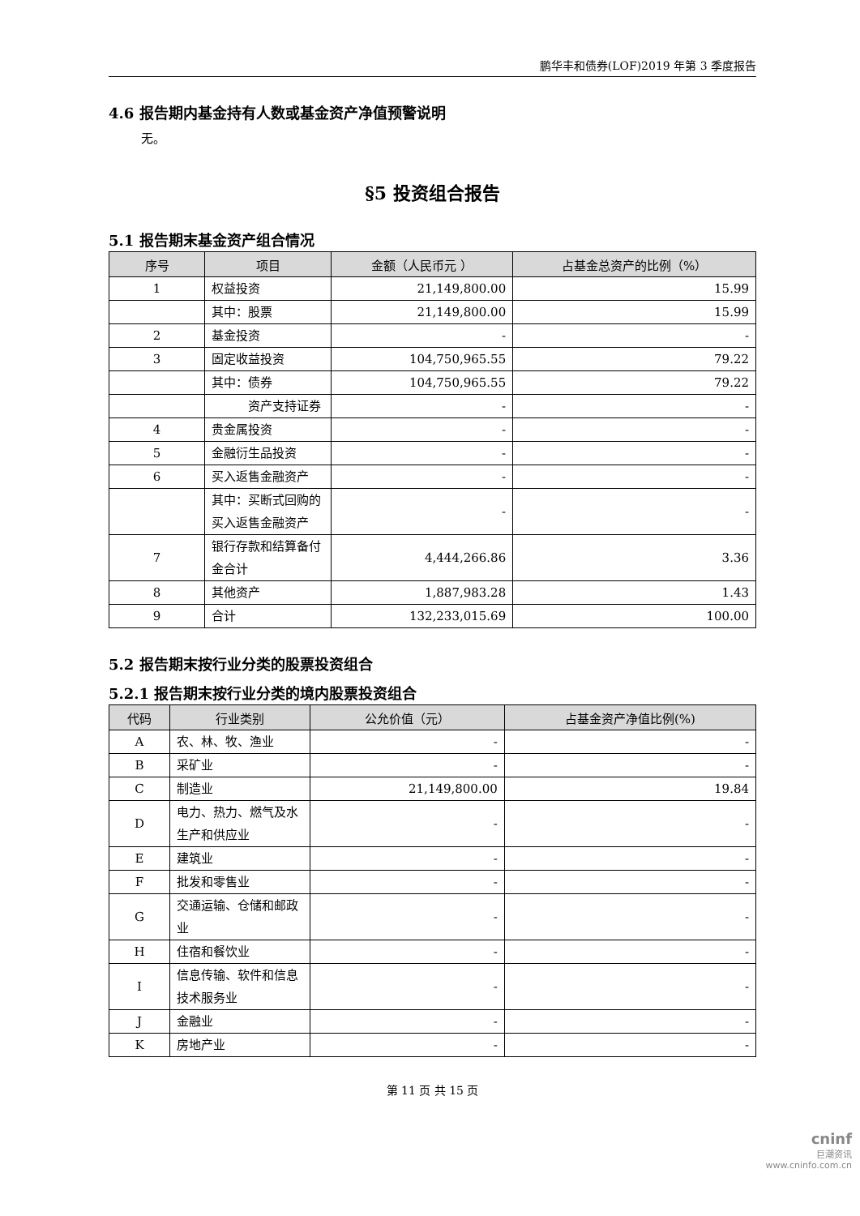鹏华丰和债券(LOF)2019 年第 3 季度报告
4.6 报告期内基金持有人数或基金资产净值预警说明
无。
§5 投资组合报告
5.1 报告期末基金资产组合情况
| 序号 | 项目 | 金额（人民币元 ） | 占基金总资产的比例（%） |
| --- | --- | --- | --- |
| 1 | 权益投资 | 21,149,800.00 | 15.99 |
| | 其中：股票 | 21,149,800.00 | 15.99 |
| 2 | 基金投资 | - | - |
| 3 | 固定收益投资 | 104,750,965.55 | 79.22 |
| | 其中：债券 | 104,750,965.55 | 79.22 |
| | 资产支持证券 | - | - |
| 4 | 贵金属投资 | - | - |
| 5 | 金融衍生品投资 | - | - |
| 6 | 买入返售金融资产 | - | - |
| | 其中：买断式回购的买入返售金融资产 | - | - |
| 7 | 银行存款和结算备付金合计 | 4,444,266.86 | 3.36 |
| 8 | 其他资产 | 1,887,983.28 | 1.43 |
| 9 | 合计 | 132,233,015.69 | 100.00 |
5.2 报告期末按行业分类的股票投资组合
5.2.1 报告期末按行业分类的境内股票投资组合
| 代码 | 行业类别 | 公允价值（元） | 占基金资产净值比例(%) |
| --- | --- | --- | --- |
| A | 农、林、牧、渔业 | - | - |
| B | 采矿业 | - | - |
| C | 制造业 | 21,149,800.00 | 19.84 |
| D | 电力、热力、燃气及水生产和供应业 | - | - |
| E | 建筑业 | - | - |
| F | 批发和零售业 | - | - |
| G | 交通运输、仓储和邮政业 | - | - |
| H | 住宿和餐饮业 | - | - |
| I | 信息传输、软件和信息技术服务业 | - | - |
| J | 金融业 | - | - |
| K | 房地产业 | - | - |
第 11 页 共 15 页
cninf
巨潮资讯
www.cninfo.com.cn